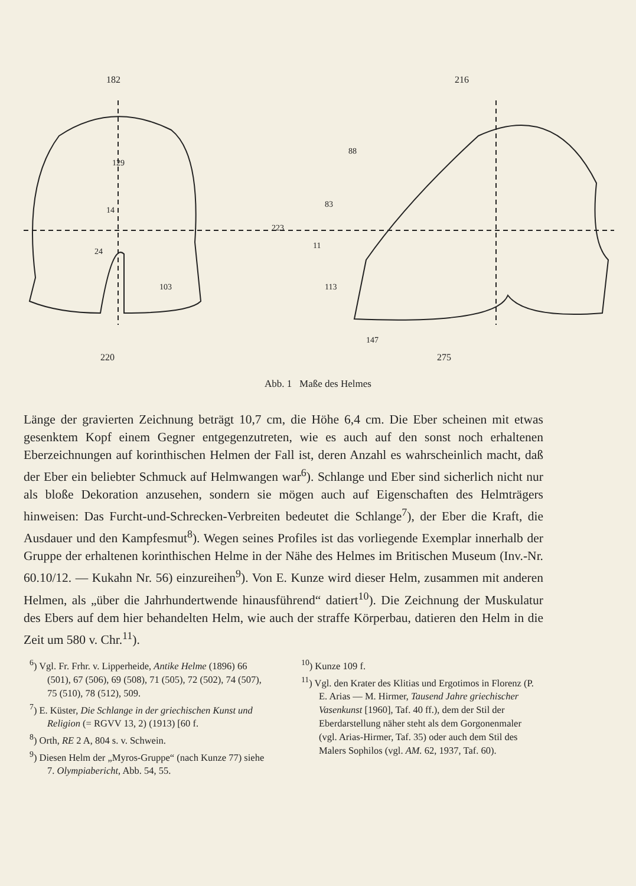182
216
129
220
275
147
223
88
103
14
24
83
11
113
Abb. 1 Maße des Helmes
Länge der gravierten Zeichnung beträgt 10,7 cm, die Höhe 6,4 cm. Die Eber scheinen mit etwas gesenktem Kopf einem Gegner entgegenzutreten, wie es auch auf den sonst noch erhaltenen Eberzeichnungen auf korinthischen Helmen der Fall ist, deren Anzahl es wahrscheinlich macht, daß der Eber ein beliebter Schmuck auf Helmwangen war<sup>6</sup>). Schlange und Eber sind sicherlich nicht nur als bloße Dekoration anzusehen, sondern sie mögen auch auf Eigenschaften des Helmträgers hinweisen: Das Furcht-und-Schrecken-Verbreiten bedeutet die Schlange<sup>7</sup>), der Eber die Kraft, die Ausdauer und den Kampfesmut<sup>8</sup>). Wegen seines Profiles ist das vorliegende Exemplar innerhalb der Gruppe der erhaltenen korinthischen Helme in der Nähe des Helmes im Britischen Museum (Inv.-Nr. 60.10/12. — Kukahn Nr. 56) einzureihen<sup>9</sup>). Von E. Kunze wird dieser Helm, zusammen mit anderen Helmen, als „über die Jahrhundertwende hinausführend“ datiert<sup>10</sup>). Die Zeichnung der Muskulatur des Ebers auf dem hier behandelten Helm, wie auch der straffe Körperbau, datieren den Helm in die Zeit um 580 v. Chr.<sup>11</sup>).
<sup>6</sup>) Vgl. Fr. Frhr. v. Lipperheide, Antike Helme (1896) 66 (501), 67 (506), 69 (508), 71 (505), 72 (502), 74 (507), 75 (510), 78 (512), 509.
<sup>7</sup>) E. Küster, Die Schlange in der griechischen Kunst und Religion (= RGVV 13, 2) (1913) [60 f.
<sup>8</sup>) Orth, RE 2 A, 804 s. v. Schwein.
<sup>9</sup>) Diesen Helm der „Myros-Gruppe“ (nach Kunze 77) siehe 7. Olympiabericht, Abb. 54, 55.
<sup>10</sup>) Kunze 109 f.
<sup>11</sup>) Vgl. den Krater des Klitias und Ergotimos in Florenz (P. E. Arias — M. Hirmer, Tausend Jahre griechischer Vasenkunst [1960], Taf. 40 ff.), dem der Stil der Eberdarstellung näher steht als dem Gorgonenmaler (vgl. Arias-Hirmer, Taf. 35) oder auch dem Stil des Malers Sophilos (vgl. AM. 62, 1937, Taf. 60).